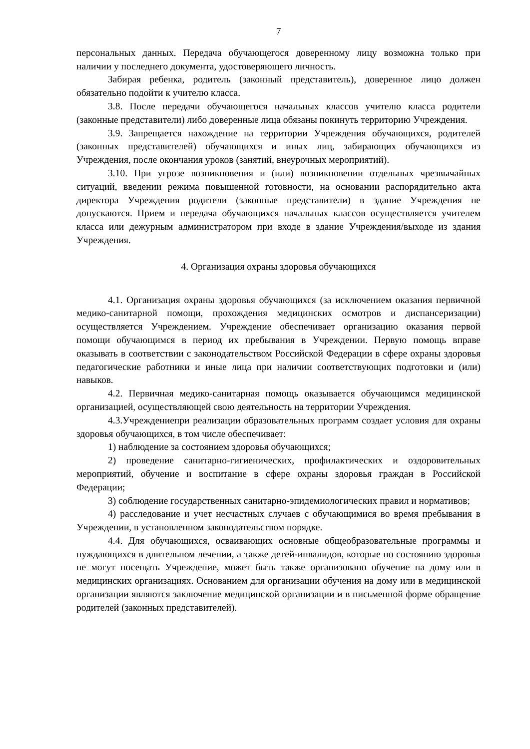7
персональных данных. Передача обучающегося доверенному лицу возможна только при наличии у последнего документа, удостоверяющего личность.
Забирая ребенка, родитель (законный представитель), доверенное лицо должен обязательно подойти к учителю класса.
3.8. После передачи обучающегося начальных классов учителю класса родители (законные представители) либо доверенные лица обязаны покинуть территорию Учреждения.
3.9. Запрещается нахождение на территории Учреждения обучающихся, родителей (законных представителей) обучающихся и иных лиц, забирающих обучающихся из Учреждения, после окончания уроков (занятий, внеурочных мероприятий).
3.10. При угрозе возникновения и (или) возникновении отдельных чрезвычайных ситуаций, введении режима повышенной готовности, на основании распорядительно акта директора Учреждения родители (законные представители) в здание Учреждения не допускаются. Прием и передача обучающихся начальных классов осуществляется учителем класса или дежурным администратором при входе в здание Учреждения/выходе из здания Учреждения.
4. Организация охраны здоровья обучающихся
4.1. Организация охраны здоровья обучающихся (за исключением оказания первичной медико-санитарной помощи, прохождения медицинских осмотров и диспансеризации) осуществляется Учреждением. Учреждение обеспечивает организацию оказания первой помощи обучающимся в период их пребывания в Учреждении. Первую помощь вправе оказывать в соответствии с законодательством Российской Федерации в сфере охраны здоровья педагогические работники и иные лица при наличии соответствующих подготовки и (или) навыков.
4.2. Первичная медико-санитарная помощь оказывается обучающимся медицинской организацией, осуществляющей свою деятельность на территории Учреждения.
4.3.Учреждениепри реализации образовательных программ создает условия для охраны здоровья обучающихся, в том числе обеспечивает:
1) наблюдение за состоянием здоровья обучающихся;
2) проведение санитарно-гигиенических, профилактических и оздоровительных мероприятий, обучение и воспитание в сфере охраны здоровья граждан в Российской Федерации;
3) соблюдение государственных санитарно-эпидемиологических правил и нормативов;
4) расследование и учет несчастных случаев с обучающимися во время пребывания в Учреждении, в установленном законодательством порядке.
4.4. Для обучающихся, осваивающих основные общеобразовательные программы и нуждающихся в длительном лечении, а также детей-инвалидов, которые по состоянию здоровья не могут посещать Учреждение, может быть также организовано обучение на дому или в медицинских организациях. Основанием для организации обучения на дому или в медицинской организации являются заключение медицинской организации и в письменной форме обращение родителей (законных представителей).